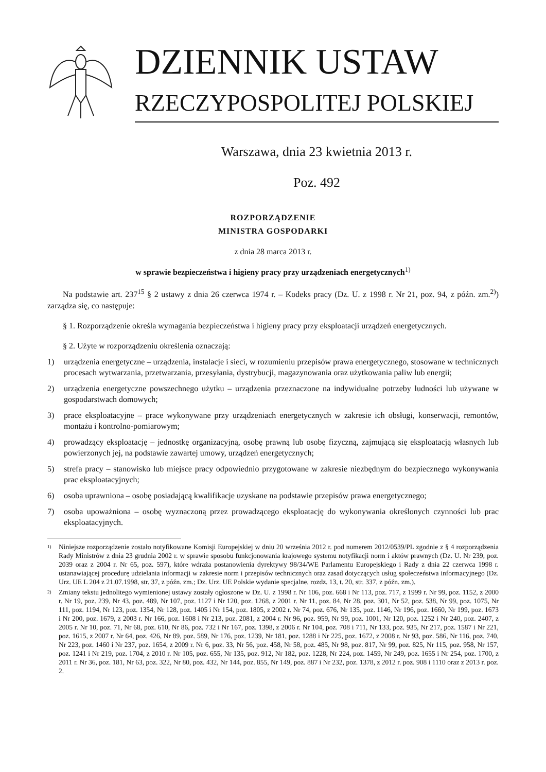DZIENNIK USTAW
RZECZYPOSPOLITEJ POLSKIEJ
Warszawa, dnia 23 kwietnia 2013 r.
Poz. 492
ROZPORZĄDZENIE
MINISTRA GOSPODARKI
z dnia 28 marca 2013 r.
w sprawie bezpieczeństwa i higieny pracy przy urządzeniach energetycznych<sup>1)</sup>
Na podstawie art. 237<sup>15</sup> § 2 ustawy z dnia 26 czerwca 1974 r. – Kodeks pracy (Dz. U. z 1998 r. Nr 21, poz. 94, z późn. zm.<sup>2)</sup>) zarządza się, co następuje:
§ 1. Rozporządzenie określa wymagania bezpieczeństwa i higieny pracy przy eksploatacji urządzeń energetycznych.
§ 2. Użyte w rozporządzeniu określenia oznaczają:
1) urządzenia energetyczne – urządzenia, instalacje i sieci, w rozumieniu przepisów prawa energetycznego, stosowane w technicznych procesach wytwarzania, przetwarzania, przesyłania, dystrybucji, magazynowania oraz użytkowania paliw lub energii;
2) urządzenia energetyczne powszechnego użytku – urządzenia przeznaczone na indywidualne potrzeby ludności lub używane w gospodarstwach domowych;
3) prace eksploatacyjne – prace wykonywane przy urządzeniach energetycznych w zakresie ich obsługi, konserwacji, remontów, montażu i kontrolno-pomiarowym;
4) prowadzący eksploatację – jednostkę organizacyjną, osobę prawną lub osobę fizyczną, zajmującą się eksploatacją własnych lub powierzonych jej, na podstawie zawartej umowy, urządzeń energetycznych;
5) strefa pracy – stanowisko lub miejsce pracy odpowiednio przygotowane w zakresie niezbędnym do bezpiecznego wykonywania prac eksploatacyjnych;
6) osoba uprawniona – osobę posiadającą kwalifikacje uzyskane na podstawie przepisów prawa energetycznego;
7) osoba upoważniona – osobę wyznaczoną przez prowadzącego eksploatację do wykonywania określonych czynności lub prac eksploatacyjnych.
<sup>1)</sup>
Niniejsze rozporządzenie zostało notyfikowane Komisji Europejskiej w dniu 20 września 2012 r. pod numerem 2012/0539/PL zgodnie z § 4 rozporządzenia Rady Ministrów z dnia 23 grudnia 2002 r. w sprawie sposobu funkcjonowania krajowego systemu notyfikacji norm i aktów prawnych (Dz. U. Nr 239, poz. 2039 oraz z 2004 r. Nr 65, poz. 597), które wdraża postanowienia dyrektywy 98/34/WE Parlamentu Europejskiego i Rady z dnia 22 czerwca 1998 r. ustanawiającej procedurę udzielania informacji w zakresie norm i przepisów technicznych oraz zasad dotyczących usług społeczeństwa informacyjnego (Dz. Urz. UE L 204 z 21.07.1998, str. 37, z późn. zm.; Dz. Urz. UE Polskie wydanie specjalne, rozdz. 13, t. 20, str. 337, z późn. zm.).
<sup>2)</sup>
Zmiany tekstu jednolitego wymienionej ustawy zostały ogłoszone w Dz. U. z 1998 r. Nr 106, poz. 668 i Nr 113, poz. 717, z 1999 r. Nr 99, poz. 1152, z 2000 r. Nr 19, poz. 239, Nr 43, poz. 489, Nr 107, poz. 1127 i Nr 120, poz. 1268, z 2001 r. Nr 11, poz. 84, Nr 28, poz. 301, Nr 52, poz. 538, Nr 99, poz. 1075, Nr 111, poz. 1194, Nr 123, poz. 1354, Nr 128, poz. 1405 i Nr 154, poz. 1805, z 2002 r. Nr 74, poz. 676, Nr 135, poz. 1146, Nr 196, poz. 1660, Nr 199, poz. 1673 i Nr 200, poz. 1679, z 2003 r. Nr 166, poz. 1608 i Nr 213, poz. 2081, z 2004 r. Nr 96, poz. 959, Nr 99, poz. 1001, Nr 120, poz. 1252 i Nr 240, poz. 2407, z 2005 r. Nr 10, poz. 71, Nr 68, poz. 610, Nr 86, poz. 732 i Nr 167, poz. 1398, z 2006 r. Nr 104, poz. 708 i 711, Nr 133, poz. 935, Nr 217, poz. 1587 i Nr 221, poz. 1615, z 2007 r. Nr 64, poz. 426, Nr 89, poz. 589, Nr 176, poz. 1239, Nr 181, poz. 1288 i Nr 225, poz. 1672, z 2008 r. Nr 93, poz. 586, Nr 116, poz. 740, Nr 223, poz. 1460 i Nr 237, poz. 1654, z 2009 r. Nr 6, poz. 33, Nr 56, poz. 458, Nr 58, poz. 485, Nr 98, poz. 817, Nr 99, poz. 825, Nr 115, poz. 958, Nr 157, poz. 1241 i Nr 219, poz. 1704, z 2010 r. Nr 105, poz. 655, Nr 135, poz. 912, Nr 182, poz. 1228, Nr 224, poz. 1459, Nr 249, poz. 1655 i Nr 254, poz. 1700, z 2011 r. Nr 36, poz. 181, Nr 63, poz. 322, Nr 80, poz. 432, Nr 144, poz. 855, Nr 149, poz. 887 i Nr 232, poz. 1378, z 2012 r. poz. 908 i 1110 oraz z 2013 r. poz. 2.